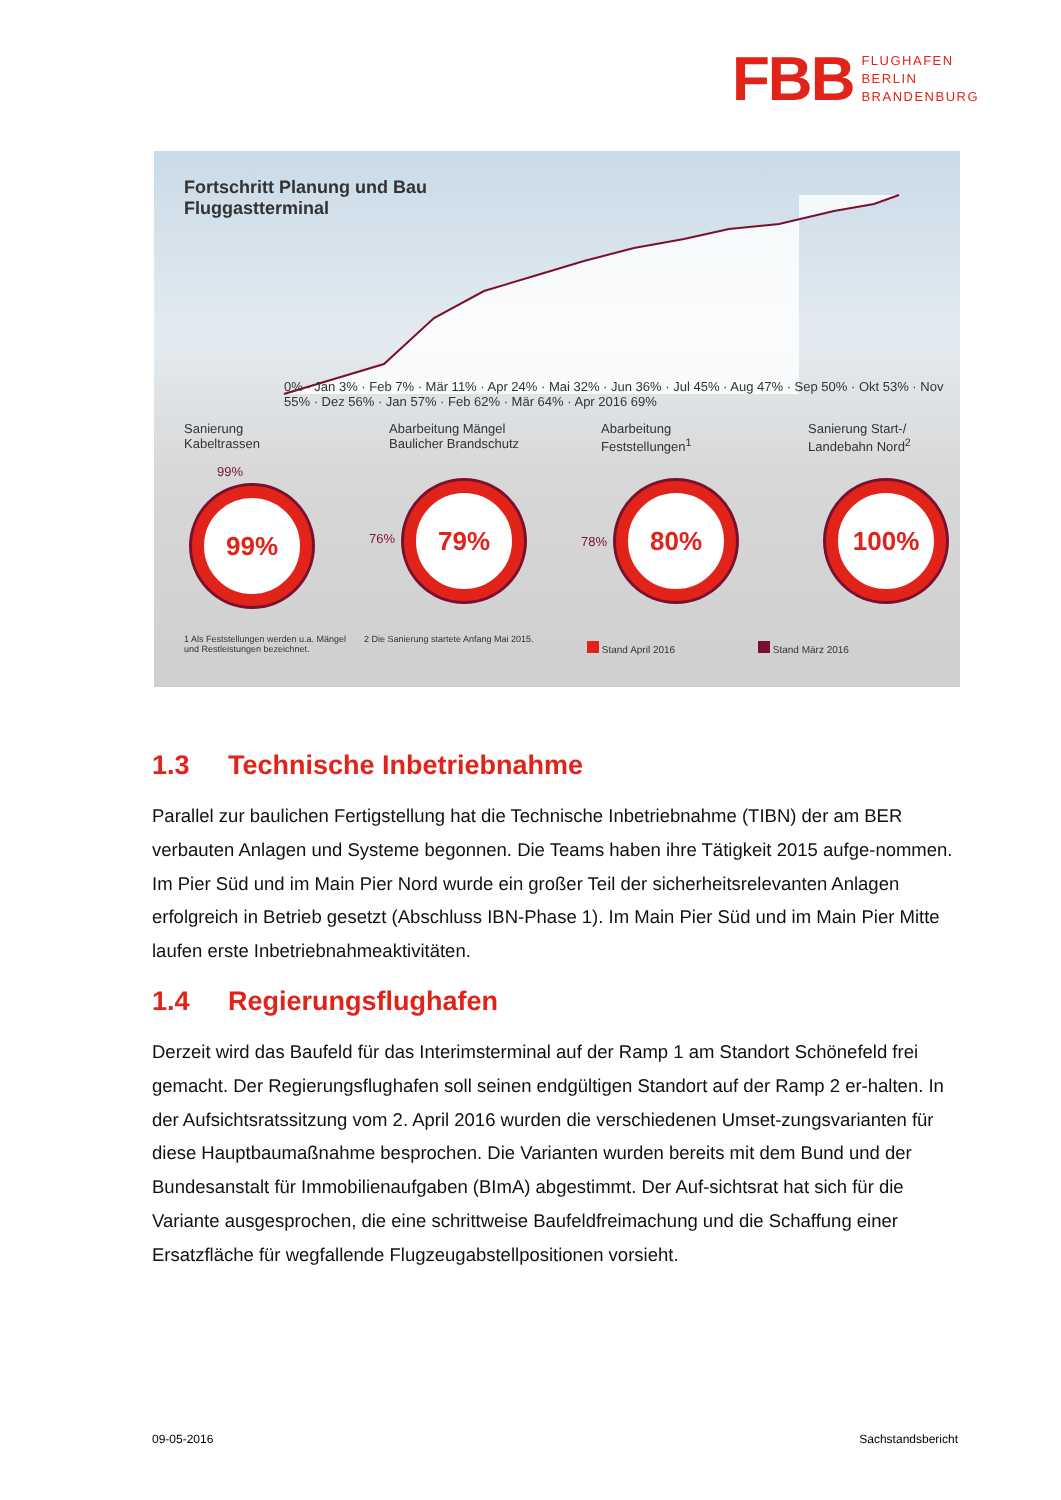FBB
FLUGHAFEN
BERLIN
BRANDENBURG
Fortschritt Planung und Bau
Fluggastterminal
0% · Jan 3% · Feb 7% · Mär 11% · Apr 24% · Mai 32% · Jun 36% · Jul 45% · Aug 47% · Sep 50% · Okt 53% · Nov 55% · Dez 56% · Jan 57% · Feb 62% · Mär 64% · Apr 2016 69%
Sanierung
Kabeltrassen
Abarbeitung Mängel
Baulicher Brandschutz
Abarbeitung
Feststellungen<sup>1</sup>
Sanierung Start-/
Landebahn Nord<sup>2</sup>
99%
99%
76%
79%
78%
80% 100%
1 Als Feststellungen werden u.a. Mängel und Restleistungen bezeichnet.
2 Die Sanierung startete Anfang Mai 2015.
Stand April 2016 Stand März 2016
1.3 Technische Inbetriebnahme
Parallel zur baulichen Fertigstellung hat die Technische Inbetriebnahme (TIBN) der am BER verbauten Anlagen und Systeme begonnen. Die Teams haben ihre Tätigkeit 2015 aufge-nommen. Im Pier Süd und im Main Pier Nord wurde ein großer Teil der sicherheitsrelevanten Anlagen erfolgreich in Betrieb gesetzt (Abschluss IBN-Phase 1). Im Main Pier Süd und im Main Pier Mitte laufen erste Inbetriebnahmeaktivitäten.
1.4 Regierungsflughafen
Derzeit wird das Baufeld für das Interimsterminal auf der Ramp 1 am Standort Schönefeld frei gemacht. Der Regierungsflughafen soll seinen endgültigen Standort auf der Ramp 2 er-halten. In der Aufsichtsratssitzung vom 2. April 2016 wurden die verschiedenen Umset-zungsvarianten für diese Hauptbaumaßnahme besprochen. Die Varianten wurden bereits mit dem Bund und der Bundesanstalt für Immobilienaufgaben (BImA) abgestimmt. Der Auf-sichtsrat hat sich für die Variante ausgesprochen, die eine schrittweise Baufeldfreimachung und die Schaffung einer Ersatzfläche für wegfallende Flugzeugabstellpositionen vorsieht.
09-05-2016 Sachstandsbericht